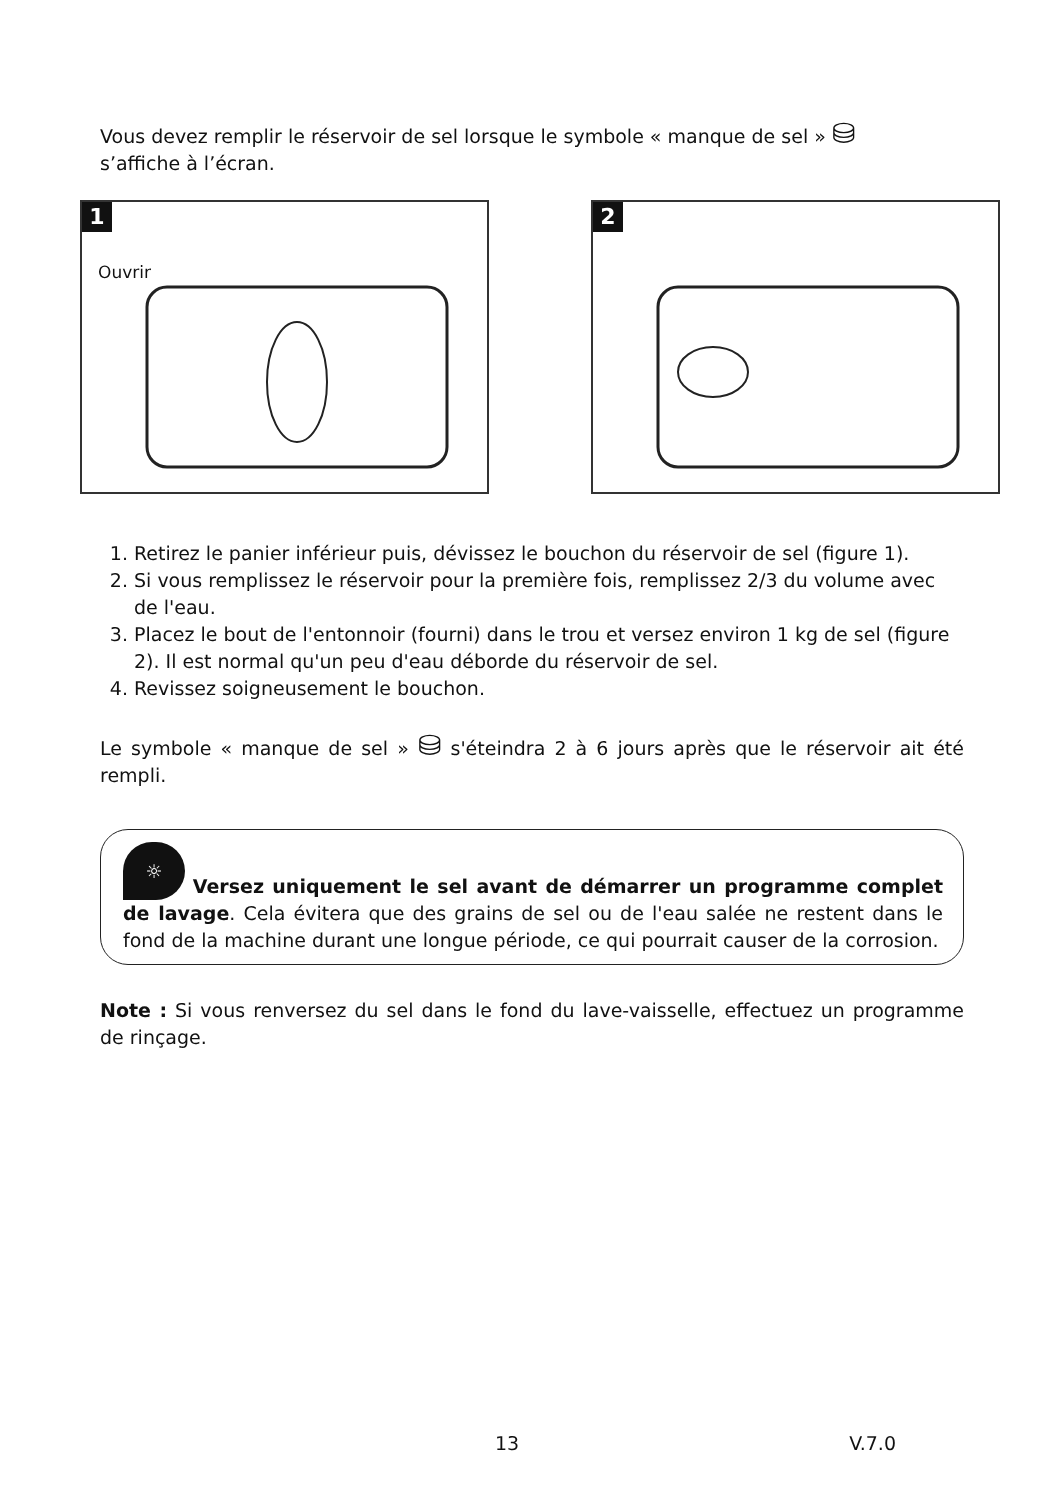Vous devez remplir le réservoir de sel lorsque le symbole « manque de sel » ⛁
s’affiche à l’écran.
1
Ouvrir
2
1. Retirez le panier inférieur puis, dévissez le bouchon du réservoir de sel (figure 1).
2. Si vous remplissez le réservoir pour la première fois, remplissez 2/3 du volume avec de l'eau.
3. Placez le bout de l'entonnoir (fourni) dans le trou et versez environ 1 kg de sel (figure 2). Il est normal qu'un peu d'eau déborde du réservoir de sel.
4. Revissez soigneusement le bouchon.
Le symbole « manque de sel » ⛁ s'éteindra 2 à 6 jours après que le réservoir ait été rempli.
☼ Versez uniquement le sel avant de démarrer un programme complet de lavage. Cela évitera que des grains de sel ou de l'eau salée ne restent dans le fond de la machine durant une longue période, ce qui pourrait causer de la corrosion.
Note : Si vous renversez du sel dans le fond du lave-vaisselle, effectuez un programme de rinçage.
13 V.7.0